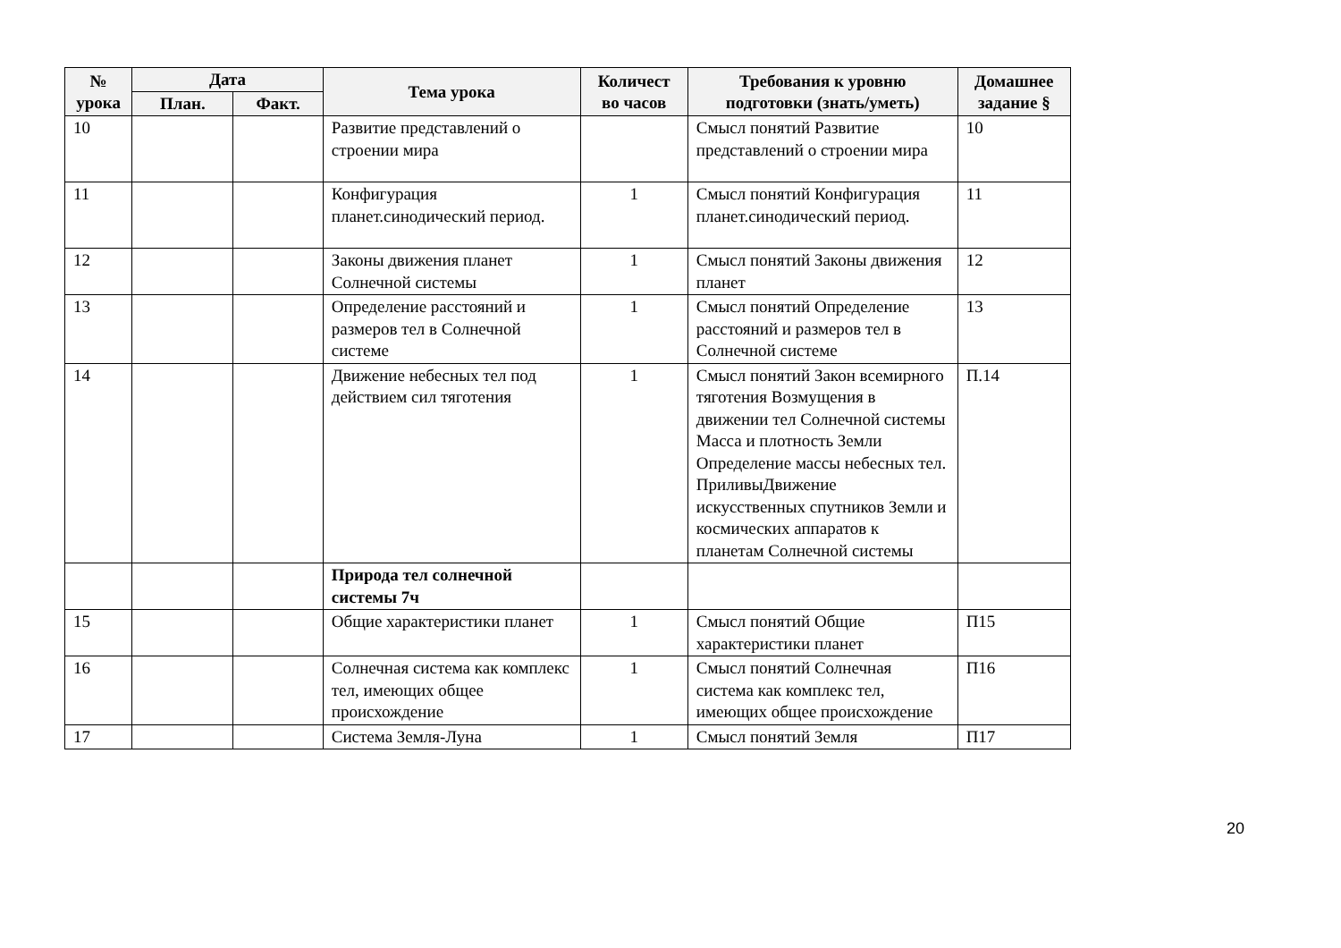| № урока | Дата | | Тема урока | Количест во часов | Требования к уровню подготовки (знать/уметь) | Домашнее задание § |
| --- | --- | --- | --- | --- | --- | --- |
| | План. | Факт. | | | | |
| 10 | | | Развитие представлений о строении мира | | Смысл понятий Развитие представлений о строении мира | 10 |
| 11 | | | Конфигурация планет.синодический период. | 1 | Смысл понятий Конфигурация планет.синодический период. | 11 |
| 12 | | | Законы движения планет Солнечной системы | 1 | Смысл понятий Законы движения планет | 12 |
| 13 | | | Определение расстояний и размеров тел в Солнечной системе | 1 | Смысл понятий Определение расстояний и размеров тел в Солнечной системе | 13 |
| 14 | | | Движение небесных тел под действием сил тяготения | 1 | Смысл понятий Закон всемирного тяготения Возмущения в движении тел Солнечной системы Масса и плотность Земли Определение массы небесных тел. ПриливыДвижение искусственных спутников Земли и космических аппаратов к планетам Солнечной системы | П.14 |
| | | | Природа тел солнечной системы 7ч | | | |
| 15 | | | Общие характеристики планет | 1 | Смысл понятий Общие характеристики планет | П15 |
| 16 | | | Солнечная система как комплекс тел, имеющих общее происхождение | 1 | Смысл понятий Солнечная система как комплекс тел, имеющих общее происхождение | П16 |
| 17 | | | Система Земля-Луна | 1 | Смысл понятий Земля | П17 |
20